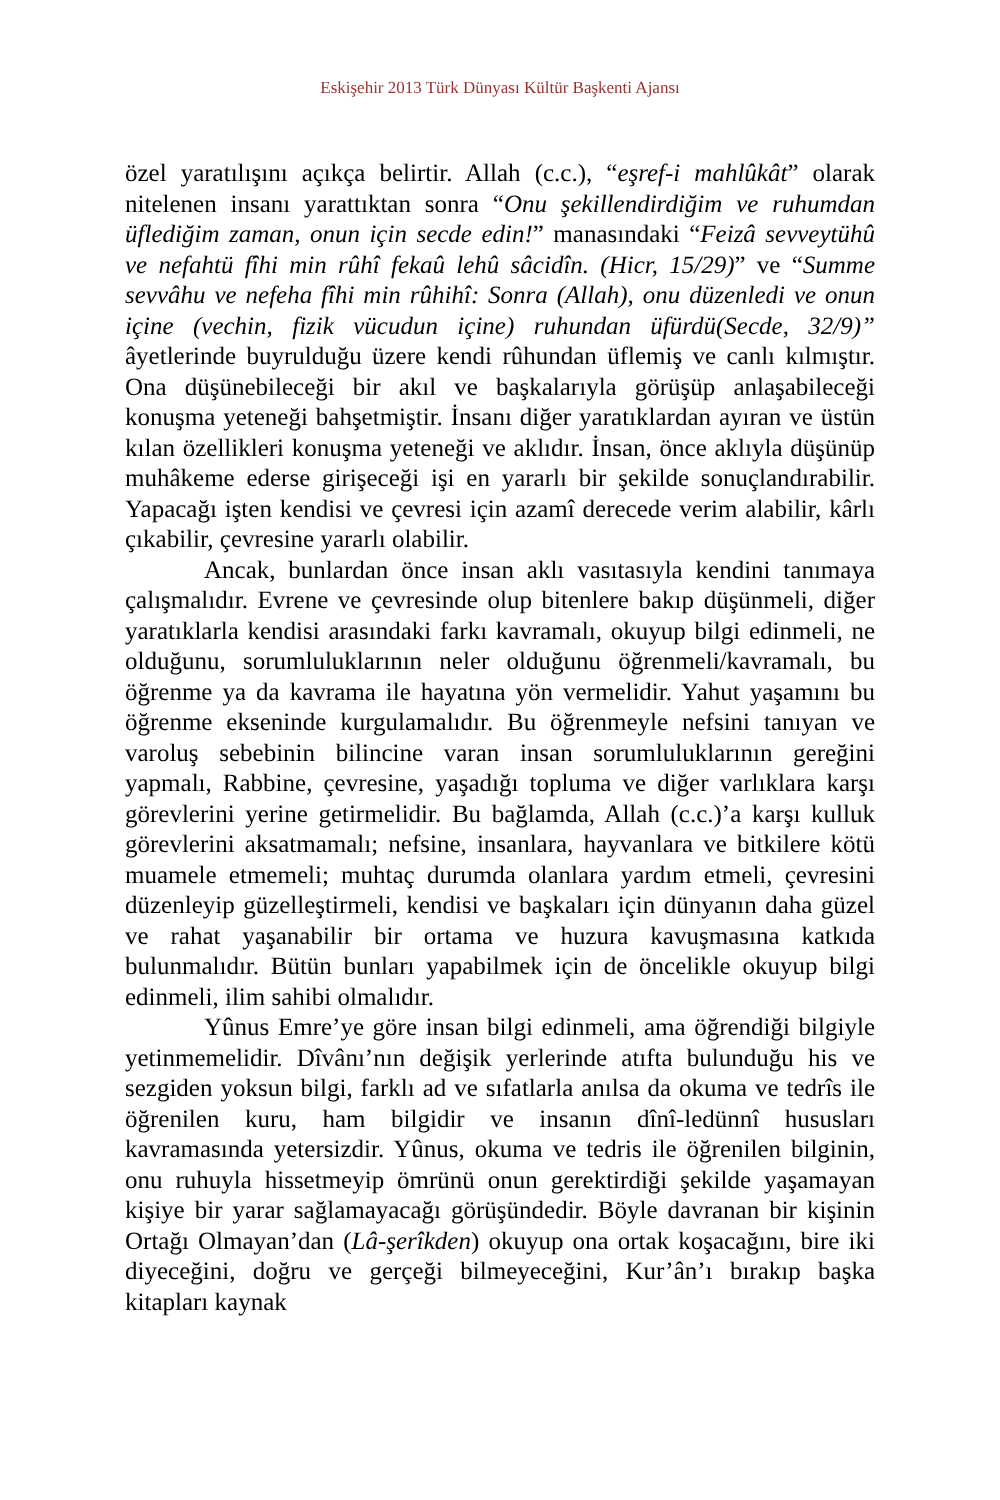Eskişehir 2013 Türk Dünyası Kültür Başkenti Ajansı
özel yaratılışını açıkça belirtir. Allah (c.c.), “eşref-i mahlûkât” olarak nitelenen insanı yarattıktan sonra “Onu şekillendirdiğim ve ruhumdan üflediğim zaman, onun için secde edin!” manasındaki “Feizâ sevveytühû ve nefahtü fîhi min rûhî fekaû lehû sâcidîn. (Hicr, 15/29)” ve “Summe sevvâhu ve nefeha fîhi min rûhihî: Sonra (Allah), onu düzenledi ve onun içine (vechin, fizik vücudun içine) ruhundan üfürdü(Secde, 32/9)” âyetlerinde buyrulduğu üzere kendi rûhundan üflemiş ve canlı kılmıştır. Ona düşünebileceği bir akıl ve başkalarıyla görüşüp anlaşabileceği konuşma yeteneği bahşetmiştir. İnsanı diğer yaratıklardan ayıran ve üstün kılan özellikleri konuşma yeteneği ve aklıdır. İnsan, önce aklıyla düşünüp muhâkeme ederse girişeceği işi en yararlı bir şekilde sonuçlandırabilir. Yapacağı işten kendisi ve çevresi için azamî derecede verim alabilir, kârlı çıkabilir, çevresine yararlı olabilir.
Ancak, bunlardan önce insan aklı vasıtasıyla kendini tanımaya çalışmalıdır. Evrene ve çevresinde olup bitenlere bakıp düşünmeli, diğer yaratıklarla kendisi arasındaki farkı kavramalı, okuyup bilgi edinmeli, ne olduğunu, sorumluluklarının neler olduğunu öğrenmeli/kavramalı, bu öğrenme ya da kavrama ile hayatına yön vermelidir. Yahut yaşamını bu öğrenme ekseninde kurgulamalıdır. Bu öğrenmeyle nefsini tanıyan ve varoluş sebebinin bilincine varan insan sorumluluklarının gereğini yapmalı, Rabbine, çevresine, yaşadığı topluma ve diğer varlıklara karşı görevlerini yerine getirmelidir. Bu bağlamda, Allah (c.c.)’a karşı kulluk görevlerini aksatmamalı; nefsine, insanlara, hayvanlara ve bitkilere kötü muamele etmemeli; muhtaç durumda olanlara yardım etmeli, çevresini düzenleyip güzelleştirmeli, kendisi ve başkaları için dünyanın daha güzel ve rahat yaşanabilir bir ortama ve huzura kavuşmasına katkıda bulunmalıdır. Bütün bunları yapabilmek için de öncelikle okuyup bilgi edinmeli, ilim sahibi olmalıdır.
Yûnus Emre’ye göre insan bilgi edinmeli, ama öğrendiği bilgiyle yetinmemelidir. Dîvânı’nın değişik yerlerinde atıfta bulunduğu his ve sezgiden yoksun bilgi, farklı ad ve sıfatlarla anılsa da okuma ve tedrîs ile öğrenilen kuru, ham bilgidir ve insanın dînî-ledünnî hususları kavramasında yetersizdir. Yûnus, okuma ve tedris ile öğrenilen bilginin, onu ruhuyla hissetmeyip ömrünü onun gerektirdiği şekilde yaşamayan kişiye bir yarar sağlamayacağı görüşündedir. Böyle davranan bir kişinin Ortağı Olmayan’dan (Lâ-şerîkden) okuyup ona ortak koşacağını, bire iki diyeceğini, doğru ve gerçeği bilmeyeceğini, Kur’ân’ı bırakıp başka kitapları kaynak